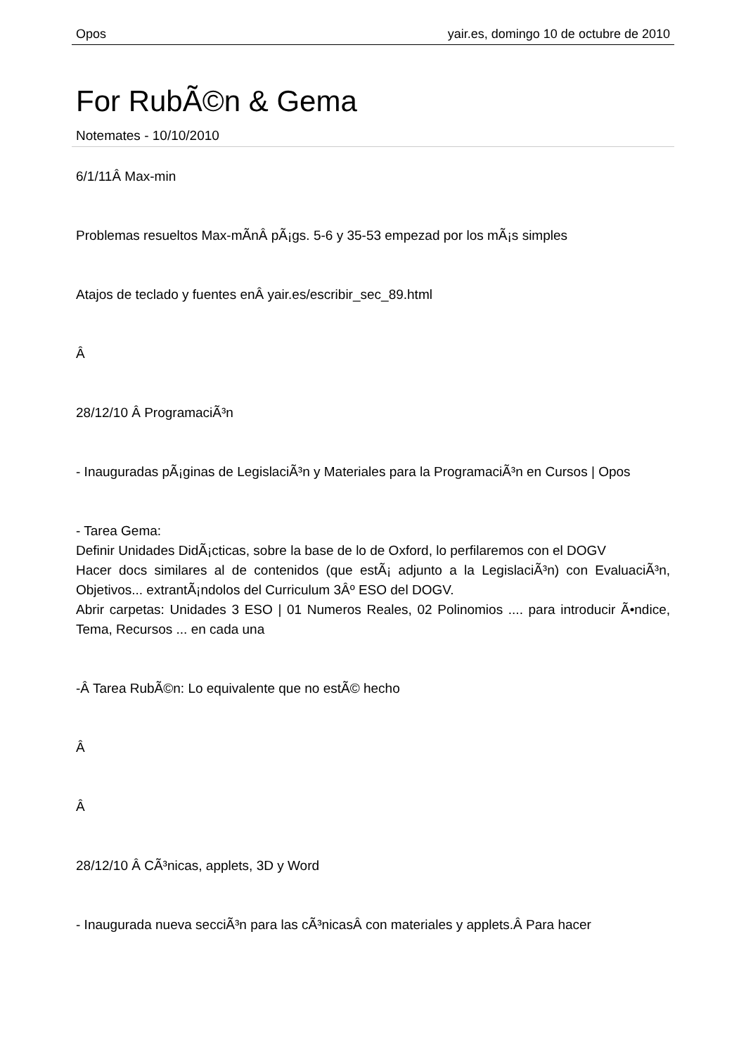Opos yair.es, domingo 10 de octubre de 2010
For RubÃ©n & Gema
Notemates - 10/10/2010
6/1/11Â Max-min
Problemas resueltos Max-mÃ­nÂ pÃ¡gs. 5-6 y 35-53 empezad por los mÃ¡s simples
Atajos de teclado y fuentes enÂ yair.es/escribir_sec_89.html
Â
28/12/10 Â ProgramaciÃ³n
- Inauguradas pÃ¡ginas de LegislaciÃ³n y Materiales para la ProgramaciÃ³n en Cursos | Opos
- Tarea Gema:
Definir Unidades DidÃ¡cticas, sobre la base de lo de Oxford, lo perfilaremos con el DOGV
Hacer docs similares al de contenidos (que estÃ¡ adjunto a la LegislaciÃ³n) con EvaluaciÃ³n, Objetivos... extrantÃ¡ndolos del Curriculum 3Âº ESO del DOGV.
Abrir carpetas: Unidades 3 ESO | 01 Numeros Reales, 02 Polinomios .... para introducir Ã•ndice, Tema, Recursos ... en cada una
-Â Tarea RubÃ©n: Lo equivalente que no estÃ© hecho
Â
Â
28/12/10 Â CÃ³nicas, applets, 3D y Word
- Inaugurada nueva secciÃ³n para las cÃ³nicasÂ con materiales y applets.Â Para hacer